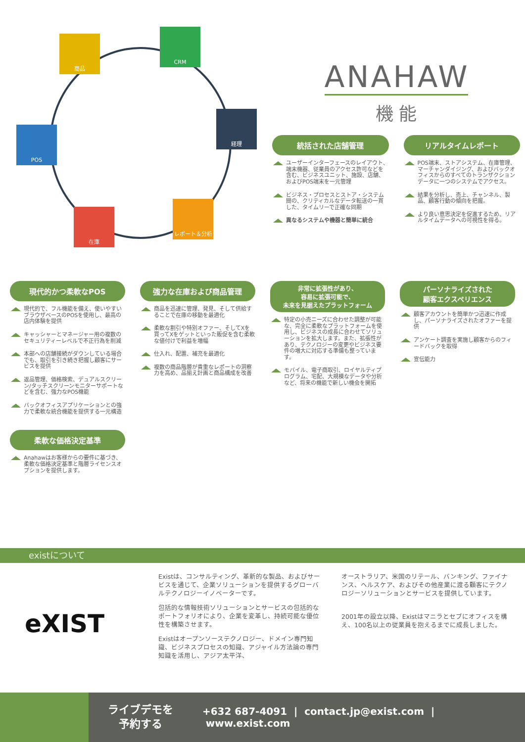商品
CRM
経理
POS
在庫
レポート＆分析
ANAHAW
機 能
統括された店舗管理
ユーザーインターフェースのレイアウト、端末機器、従業員のアクセス許可などを含む、ビジネスユニット、施設、店舗、およびPOS端末を一元管理
ビジネス・プロセスとストア・システム間の、クリティカルなデータ転送の一貫した、タイムリーで正確な同期
異なるシステムや機器と簡単に統合
リアルタイムレポート
POS端末、ストアシステム、在庫管理、マーチャンダイジング、およびバックオフィスからのすべてのトランザクションデータに一つのシステムでアクセス。
結果を分析し、売上、チャンネル、製品、顧客行動の傾向を把握。
より良い意思決定を促進するため、リアルタイムデータへの可視性を得る。
現代的かつ柔軟なPOS
現代的で、フル機能を備え、使いやすいブラウザベースのPOSを使用し、最高の店内体験を提供
キャッシャーとマネージャー用の複数のセキュリティーレベルで不正行為を削減
本部への店舗接続がダウンしている場合でも、取引を引き続き把握し顧客にサービスを提供
返品管理、価格検索、デュアルスクリーン/タッチスクリーンモニターサポートなどを含む、強力なPOS機能
バックオフィスアプリケーションとの強力で柔軟な統合機能を提供する一元構造
柔軟な価格決定基準
Anahawはお客様からの要件に基づき、柔軟な価格決定基準と階層ライセンスオプションを提供します。
強力な在庫および商品管理
商品を迅速に管理、発見、そして供給することで在庫の移動を最適化
柔軟な割引や特別オファー、そしてXを買ってXをゲットといった販促を含む柔軟な値付けで利益を増幅
仕入れ、配置、補充を最適化
複数の商品階層が貴重なレポートの洞察力を高め、品揃え計画と商品構成を改善
非常に拡張性があり、
容易に拡張可能で、
未来を見据えたプラットフォーム
特定の小売ニーズに合わせた調整が可能な、完全に柔軟なプラットフォームを使用し、ビジネスの成長に合わせてソリューションを拡大します。また、拡張性があり、テクノロジーの変更やビジネス要件の増大に対応する準備も整っています。
モバイル、電子商取引、ロイヤルティプログラム、宅配、大規模なデータや分析など、将来の機能で新しい機会を開拓
パーソナライズされた
顧客エクスペリエンス
顧客アカウントを簡単かつ迅速に作成し、パーソナライズされたオファーを提供
アンケート調査を実施し顧客からのフィードバックを取得
宣伝能力
existについて
eXIST
Existは、コンサルティング、革新的な製品、およびサービスを通じて、企業ソリューションを提供するグローバルテクノロジーイノベーターです。
包括的な情報技術ソリューションとサービスの包括的なポートフォリオにより、企業を変革し、持続可能な優位性を構築させます。
Existはオープンソーステクノロジー、ドメイン専門知識、ビジネスプロセスの知識、アジャイル方法論の専門知識を活用し、アジア太平洋、
オーストラリア、米国のリテール、バンキング、ファイナンス、ヘルスケア、およびその他産業に渡る顧客にテクノロジーソリューションとサービスを提供しています。
2001年の設立以降、Existはマニラとセブにオフィスを構え、100名以上の従業員を抱えるまでに成長しました。
ライブデモを
予約する
+632 687-4091 | contact.jp@exist.com | www.exist.com